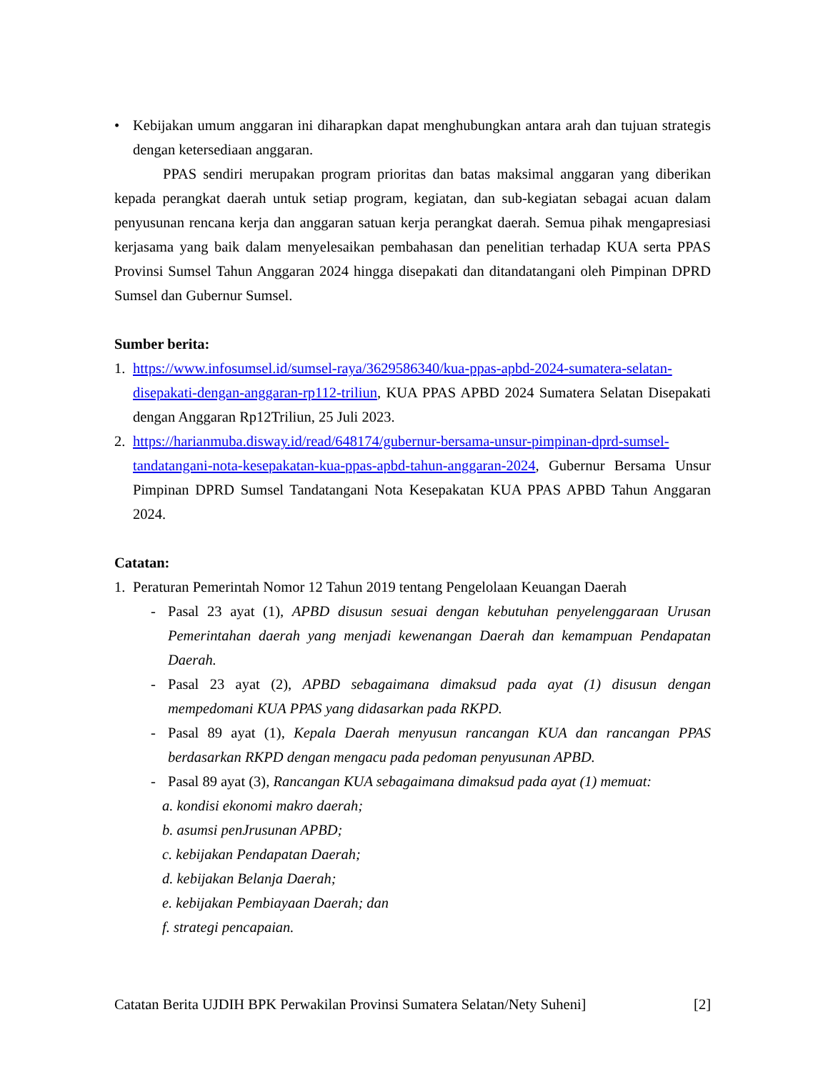• Kebijakan umum anggaran ini diharapkan dapat menghubungkan antara arah dan tujuan strategis dengan ketersediaan anggaran.
PPAS sendiri merupakan program prioritas dan batas maksimal anggaran yang diberikan kepada perangkat daerah untuk setiap program, kegiatan, dan sub-kegiatan sebagai acuan dalam penyusunan rencana kerja dan anggaran satuan kerja perangkat daerah. Semua pihak mengapresiasi kerjasama yang baik dalam menyelesaikan pembahasan dan penelitian terhadap KUA serta PPAS Provinsi Sumsel Tahun Anggaran 2024 hingga disepakati dan ditandatangani oleh Pimpinan DPRD Sumsel dan Gubernur Sumsel.
Sumber berita:
1. https://www.infosumsel.id/sumsel-raya/3629586340/kua-ppas-apbd-2024-sumatera-selatan-disepakati-dengan-anggaran-rp112-triliun, KUA PPAS APBD 2024 Sumatera Selatan Disepakati dengan Anggaran Rp12Triliun, 25 Juli 2023.
2. https://harianmuba.disway.id/read/648174/gubernur-bersama-unsur-pimpinan-dprd-sumsel-tandatangani-nota-kesepakatan-kua-ppas-apbd-tahun-anggaran-2024, Gubernur Bersama Unsur Pimpinan DPRD Sumsel Tandatangani Nota Kesepakatan KUA PPAS APBD Tahun Anggaran 2024.
Catatan:
1. Peraturan Pemerintah Nomor 12 Tahun 2019 tentang Pengelolaan Keuangan Daerah
- Pasal 23 ayat (1), APBD disusun sesuai dengan kebutuhan penyelenggaraan Urusan Pemerintahan daerah yang menjadi kewenangan Daerah dan kemampuan Pendapatan Daerah.
- Pasal 23 ayat (2), APBD sebagaimana dimaksud pada ayat (1) disusun dengan mempedomani KUA PPAS yang didasarkan pada RKPD.
- Pasal 89 ayat (1), Kepala Daerah menyusun rancangan KUA dan rancangan PPAS berdasarkan RKPD dengan mengacu pada pedoman penyusunan APBD.
- Pasal 89 ayat (3), Rancangan KUA sebagaimana dimaksud pada ayat (1) memuat:
a. kondisi ekonomi makro daerah;
b. asumsi penJrusunan APBD;
c. kebijakan Pendapatan Daerah;
d. kebijakan Belanja Daerah;
e. kebijakan Pembiayaan Daerah; dan
f. strategi pencapaian.
Catatan Berita UJDIH BPK Perwakilan Provinsi Sumatera Selatan/Nety Suheni] [2]